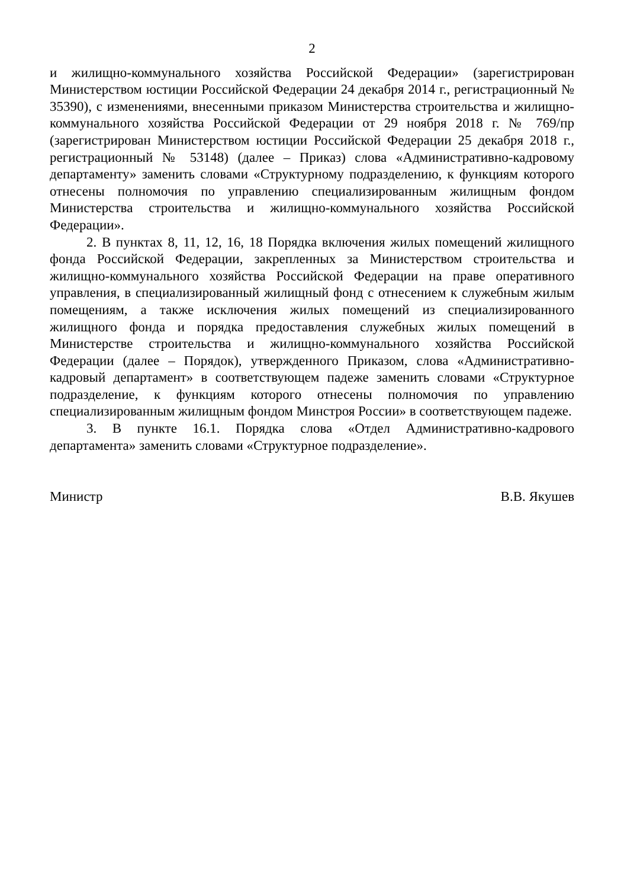2
и жилищно-коммунального хозяйства Российской Федерации» (зарегистрирован Министерством юстиции Российской Федерации 24 декабря 2014 г., регистрационный № 35390), с изменениями, внесенными приказом Министерства строительства и жилищно-коммунального хозяйства Российской Федерации от 29 ноября 2018 г. № 769/пр (зарегистрирован Министерством юстиции Российской Федерации 25 декабря 2018 г., регистрационный № 53148) (далее – Приказ) слова «Административно-кадровому департаменту» заменить словами «Структурному подразделению, к функциям которого отнесены полномочия по управлению специализированным жилищным фондом Министерства строительства и жилищно-коммунального хозяйства Российской Федерации».
2. В пунктах 8, 11, 12, 16, 18 Порядка включения жилых помещений жилищного фонда Российской Федерации, закрепленных за Министерством строительства и жилищно-коммунального хозяйства Российской Федерации на праве оперативного управления, в специализированный жилищный фонд с отнесением к служебным жилым помещениям, а также исключения жилых помещений из специализированного жилищного фонда и порядка предоставления служебных жилых помещений в Министерстве строительства и жилищно-коммунального хозяйства Российской Федерации (далее – Порядок), утвержденного Приказом, слова «Административно-кадровый департамент» в соответствующем падеже заменить словами «Структурное подразделение, к функциям которого отнесены полномочия по управлению специализированным жилищным фондом Минстроя России» в соответствующем падеже.
3. В пункте 16.1. Порядка слова «Отдел Административно-кадрового департамента» заменить словами «Структурное подразделение».
Министр В.В. Якушев